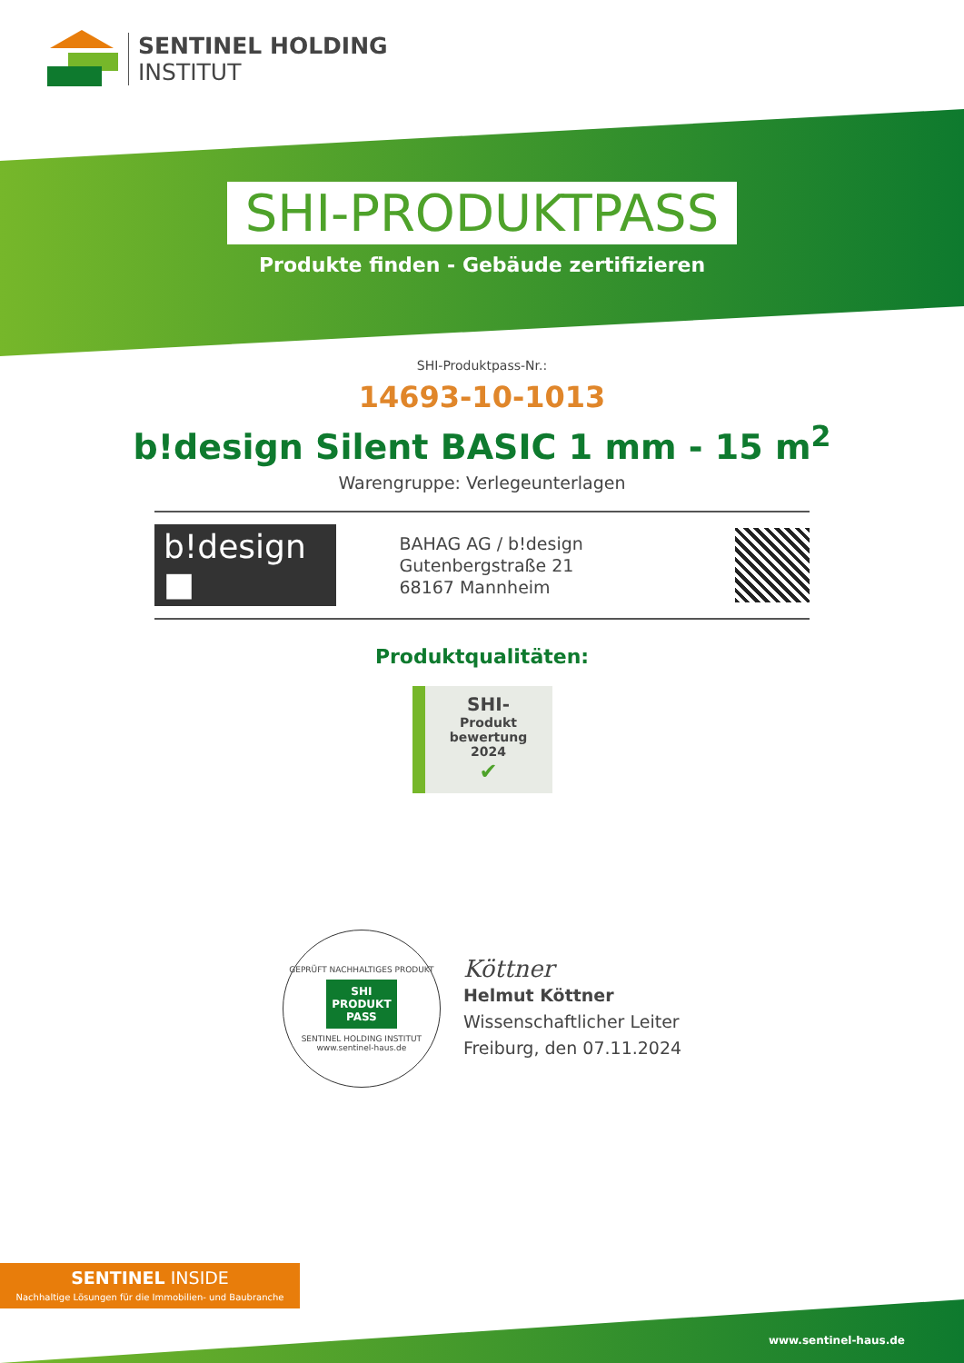SENTINEL HOLDING
INSTITUT
SHI-PRODUKTPASS
Produkte finden - Gebäude zertifizieren
SHI-Produktpass-Nr.:
14693-10-1013
b!design Silent BASIC 1 mm - 15 m<sup>2</sup>
Warengruppe: Verlegeunterlagen
b!design ■
BAHAG AG / b!design
Gutenbergstraße 21
68167 Mannheim
Produktqualitäten:
SHI-
Produkt
bewertung
2024
✔
GEPRÜFT NACHHALTIGES PRODUKT
SHI
PRODUKT
PASS
SENTINEL HOLDING INSTITUT
www.sentinel-haus.de
Köttner
Helmut Köttner
Wissenschaftlicher Leiter
Freiburg, den 07.11.2024
SENTINEL INSIDE
Nachhaltige Lösungen für die Immobilien- und Baubranche
www.sentinel-haus.de